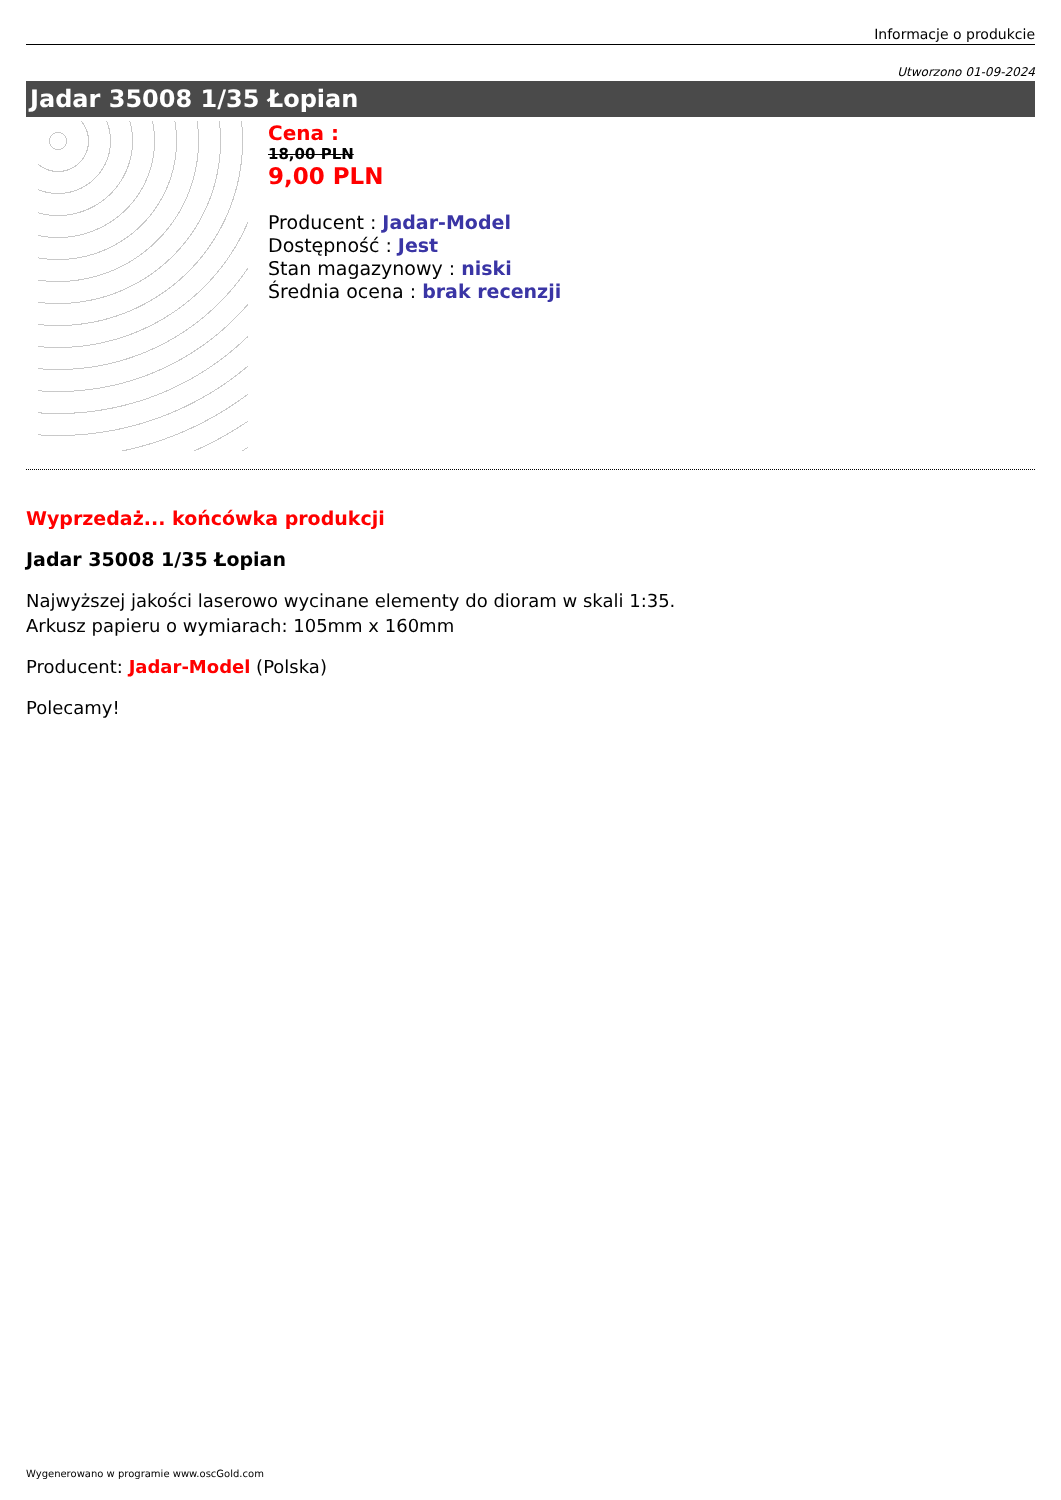Informacje o produkcie
Utworzono 01-09-2024
Jadar 35008 1/35 Łopian
Cena :
18,00 PLN
9,00 PLN
Producent : Jadar-Model
Dostępność : Jest
Stan magazynowy : niski
Średnia ocena : brak recenzji
Wyprzedaż... końcówka produkcji
Jadar 35008 1/35 Łopian
Najwyższej jakości laserowo wycinane elementy do dioram w skali 1:35.
Arkusz papieru o wymiarach: 105mm x 160mm
Producent: Jadar-Model (Polska)
Polecamy!
Wygenerowano w programie www.oscGold.com